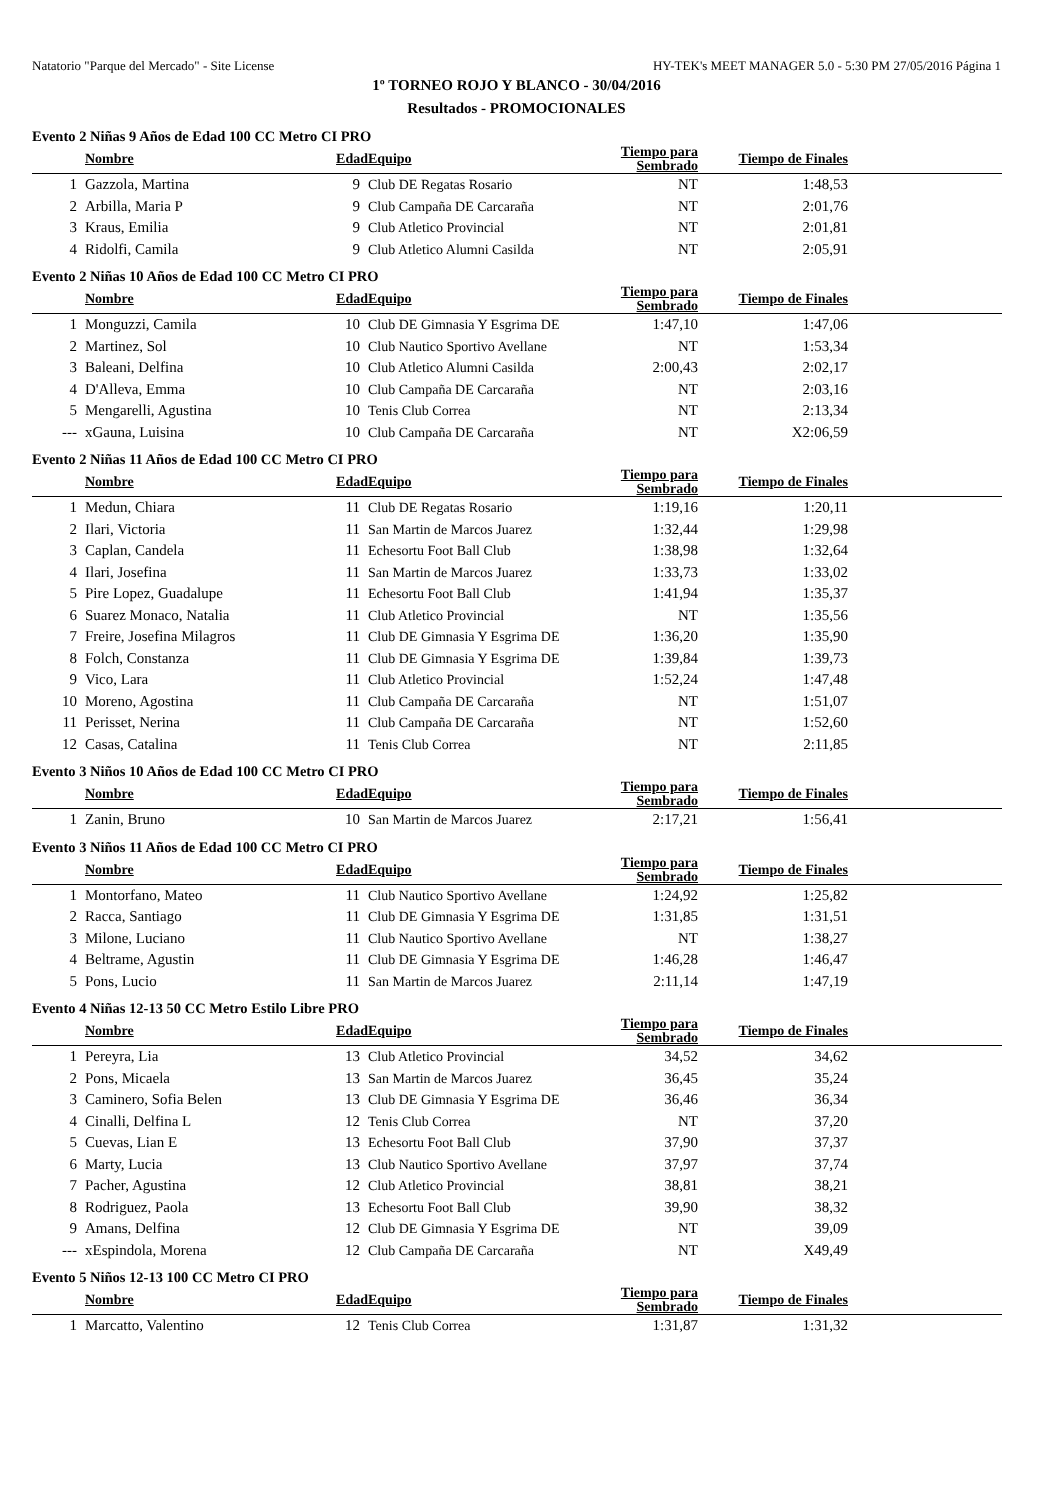Natatorio "Parque del Mercado" - Site License HY-TEK's MEET MANAGER 5.0 - 5:30 PM 27/05/2016 Página 1
1º TORNEO ROJO Y BLANCO - 30/04/2016
Resultados - PROMOCIONALES
Evento 2 Niñas 9 Años de Edad 100 CC Metro CI PRO
| | Nombre | Edad | Equipo | Tiempo para Sembrado | Tiempo de Finales | |
| --- | --- | --- | --- | --- | --- | --- |
| 1 | Gazzola, Martina | 9 | Club DE Regatas Rosario | NT | 1:48,53 | |
| 2 | Arbilla, Maria P | 9 | Club Campaña DE Carcaraña | NT | 2:01,76 | |
| 3 | Kraus, Emilia | 9 | Club Atletico Provincial | NT | 2:01,81 | |
| 4 | Ridolfi, Camila | 9 | Club Atletico Alumni Casilda | NT | 2:05,91 | |
Evento 2 Niñas 10 Años de Edad 100 CC Metro CI PRO
| | Nombre | Edad | Equipo | Tiempo para Sembrado | Tiempo de Finales | |
| --- | --- | --- | --- | --- | --- | --- |
| 1 | Monguzzi, Camila | 10 | Club DE Gimnasia Y Esgrima DE | 1:47,10 | 1:47,06 | |
| 2 | Martinez, Sol | 10 | Club Nautico Sportivo Avellane | NT | 1:53,34 | |
| 3 | Baleani, Delfina | 10 | Club Atletico Alumni Casilda | 2:00,43 | 2:02,17 | |
| 4 | D'Alleva, Emma | 10 | Club Campaña DE Carcaraña | NT | 2:03,16 | |
| 5 | Mengarelli, Agustina | 10 | Tenis Club Correa | NT | 2:13,34 | |
| --- | xGauna, Luisina | 10 | Club Campaña DE Carcaraña | NT | X2:06,59 | |
Evento 2 Niñas 11 Años de Edad 100 CC Metro CI PRO
| | Nombre | Edad | Equipo | Tiempo para Sembrado | Tiempo de Finales | |
| --- | --- | --- | --- | --- | --- | --- |
| 1 | Medun, Chiara | 11 | Club DE Regatas Rosario | 1:19,16 | 1:20,11 | |
| 2 | Ilari, Victoria | 11 | San Martin de Marcos Juarez | 1:32,44 | 1:29,98 | |
| 3 | Caplan, Candela | 11 | Echesortu Foot Ball Club | 1:38,98 | 1:32,64 | |
| 4 | Ilari, Josefina | 11 | San Martin de Marcos Juarez | 1:33,73 | 1:33,02 | |
| 5 | Pire Lopez, Guadalupe | 11 | Echesortu Foot Ball Club | 1:41,94 | 1:35,37 | |
| 6 | Suarez Monaco, Natalia | 11 | Club Atletico Provincial | NT | 1:35,56 | |
| 7 | Freire, Josefina Milagros | 11 | Club DE Gimnasia Y Esgrima DE | 1:36,20 | 1:35,90 | |
| 8 | Folch, Constanza | 11 | Club DE Gimnasia Y Esgrima DE | 1:39,84 | 1:39,73 | |
| 9 | Vico, Lara | 11 | Club Atletico Provincial | 1:52,24 | 1:47,48 | |
| 10 | Moreno, Agostina | 11 | Club Campaña DE Carcaraña | NT | 1:51,07 | |
| 11 | Perisset, Nerina | 11 | Club Campaña DE Carcaraña | NT | 1:52,60 | |
| 12 | Casas, Catalina | 11 | Tenis Club Correa | NT | 2:11,85 | |
Evento 3 Niños 10 Años de Edad 100 CC Metro CI PRO
| | Nombre | Edad | Equipo | Tiempo para Sembrado | Tiempo de Finales | |
| --- | --- | --- | --- | --- | --- | --- |
| 1 | Zanin, Bruno | 10 | San Martin de Marcos Juarez | 2:17,21 | 1:56,41 | |
Evento 3 Niños 11 Años de Edad 100 CC Metro CI PRO
| | Nombre | Edad | Equipo | Tiempo para Sembrado | Tiempo de Finales | |
| --- | --- | --- | --- | --- | --- | --- |
| 1 | Montorfano, Mateo | 11 | Club Nautico Sportivo Avellane | 1:24,92 | 1:25,82 | |
| 2 | Racca, Santiago | 11 | Club DE Gimnasia Y Esgrima DE | 1:31,85 | 1:31,51 | |
| 3 | Milone, Luciano | 11 | Club Nautico Sportivo Avellane | NT | 1:38,27 | |
| 4 | Beltrame, Agustin | 11 | Club DE Gimnasia Y Esgrima DE | 1:46,28 | 1:46,47 | |
| 5 | Pons, Lucio | 11 | San Martin de Marcos Juarez | 2:11,14 | 1:47,19 | |
Evento 4 Niñas 12-13 50 CC Metro Estilo Libre PRO
| | Nombre | Edad | Equipo | Tiempo para Sembrado | Tiempo de Finales | |
| --- | --- | --- | --- | --- | --- | --- |
| 1 | Pereyra, Lia | 13 | Club Atletico Provincial | 34,52 | 34,62 | |
| 2 | Pons, Micaela | 13 | San Martin de Marcos Juarez | 36,45 | 35,24 | |
| 3 | Caminero, Sofia Belen | 13 | Club DE Gimnasia Y Esgrima DE | 36,46 | 36,34 | |
| 4 | Cinalli, Delfina L | 12 | Tenis Club Correa | NT | 37,20 | |
| 5 | Cuevas, Lian E | 13 | Echesortu Foot Ball Club | 37,90 | 37,37 | |
| 6 | Marty, Lucia | 13 | Club Nautico Sportivo Avellane | 37,97 | 37,74 | |
| 7 | Pacher, Agustina | 12 | Club Atletico Provincial | 38,81 | 38,21 | |
| 8 | Rodriguez, Paola | 13 | Echesortu Foot Ball Club | 39,90 | 38,32 | |
| 9 | Amans, Delfina | 12 | Club DE Gimnasia Y Esgrima DE | NT | 39,09 | |
| --- | xEspindola, Morena | 12 | Club Campaña DE Carcaraña | NT | X49,49 | |
Evento 5 Niños 12-13 100 CC Metro CI PRO
| | Nombre | Edad | Equipo | Tiempo para Sembrado | Tiempo de Finales | |
| --- | --- | --- | --- | --- | --- | --- |
| 1 | Marcatto, Valentino | 12 | Tenis Club Correa | 1:31,87 | 1:31,32 | |